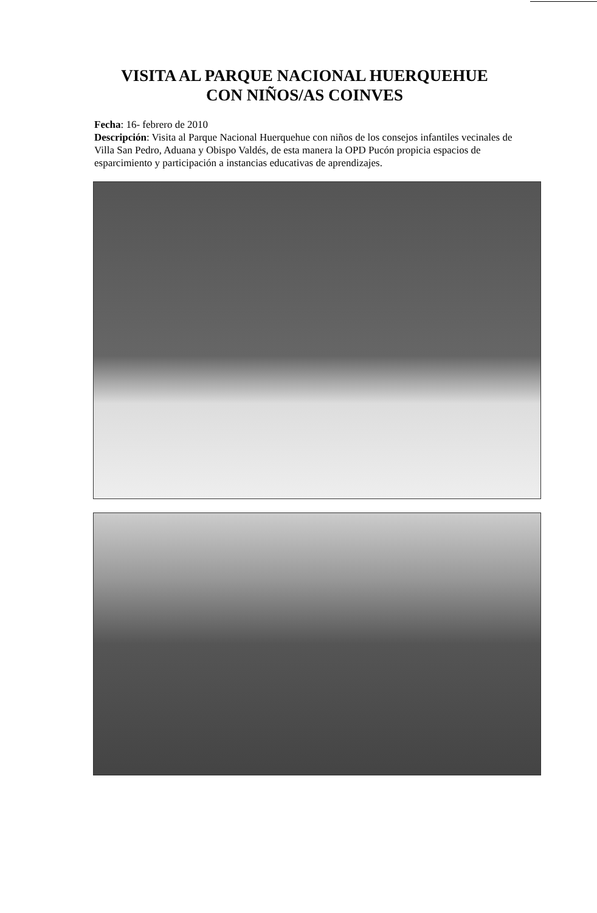VISITA AL PARQUE NACIONAL HUERQUEHUE
CON NIÑOS/AS COINVES
Fecha: 16- febrero de 2010
Descripción: Visita al Parque Nacional Huerquehue con niños de los consejos infantiles vecinales de Villa San Pedro, Aduana y Obispo Valdés, de esta manera la OPD Pucón propicia espacios de esparcimiento y participación a instancias educativas de aprendizajes.